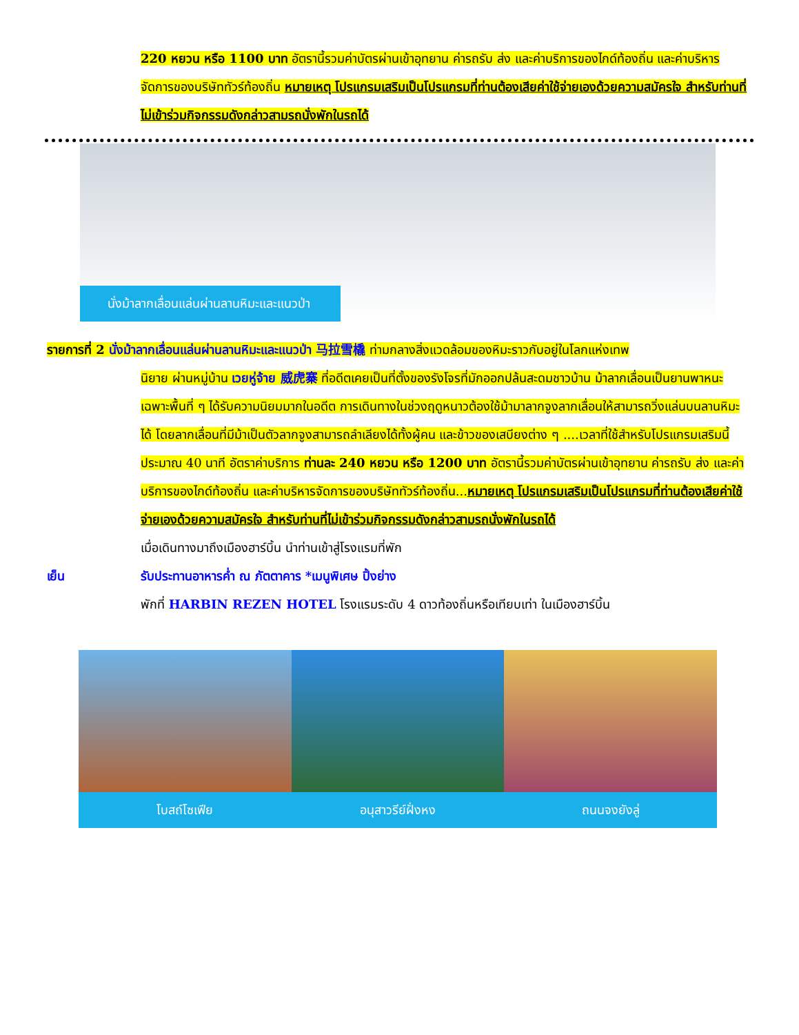220 หยวน หรือ 1100 บาท อัตรานี้รวมค่าบัตรผ่านเข้าอุทยาน ค่ารถรับ ส่ง และค่าบริการของไกด์ท้องถิ่น และค่าบริหารจัดการของบริษัททัวร์ท้องถิ่น หมายเหตุ โปรแกรมเสริมเป็นโปรแกรมที่ท่านต้องเสียค่าใช้จ่ายเองด้วยความสมัครใจ สำหรับท่านที่ไม่เข้าร่วมกิจกรรมดังกล่าวสามรถนั่งพักในรถได้
นั่งม้าลากเลื่อนแล่นผ่านลานหิมะและแนวป่า
รายการที่ 2 นั่งม้าลากเลื่อนแล่นผ่านลานหิมะและแนวป่า 马拉雪橇 ท่ามกลางสิ่งแวดล้อมของหิมะราวกับอยู่ในโลกแห่งเทพ
นิยาย ผ่านหมู่บ้าน เวยหู่จ้าย 威虎寨 ที่อดีตเคยเป็นที่ตั้งของรังโจรที่มักออกปล้นสะดมชาวบ้าน ม้าลากเลื่อนเป็นยานพาหนะเฉพาะพื้นที่ ๆ ได้รับความนิยมมากในอดีต การเดินทางในช่วงฤดูหนาวต้องใช้ม้ามาลากจูงลากเลื่อนให้สามารถวิ่งแล่นบนลานหิมะได้ โดยลากเลื่อนที่มีม้าเป็นตัวลากจูงสามารถลำเลียงได้ทั้งผู้คน และข้าวของเสบียงต่าง ๆ ....เวลาที่ใช้สำหรับโปรแกรมเสริมนี้ประมาณ 40 นาที อัตราค่าบริการ ท่านละ 240 หยวน หรือ 1200 บาท อัตรานี้รวมค่าบัตรผ่านเข้าอุทยาน ค่ารถรับ ส่ง และค่าบริการของไกด์ท้องถิ่น และค่าบริหารจัดการของบริษัททัวร์ท้องถิ่น...หมายเหตุ โปรแกรมเสริมเป็นโปรแกรมที่ท่านต้องเสียค่าใช้จ่ายเองด้วยความสมัครใจ สำหรับท่านที่ไม่เข้าร่วมกิจกรรมดังกล่าวสามรถนั่งพักในรถได้
เมื่อเดินทางมาถึงเมืองฮาร์บิ้น นำท่านเข้าสู่โรงแรมที่พัก
เย็น รับประทานอาหารค่ำ ณ ภัตตาคาร *เมนูพิเศษ ปิ้งย่าง
พักที่ HARBIN REZEN HOTEL โรงแรมระดับ 4 ดาวท้องถิ่นหรือเทียบเท่า ในเมืองฮาร์บิ้น
โบสถ์โซเฟีย อนุสาวรีย์ฝั่งหง ถนนจงยังลู่